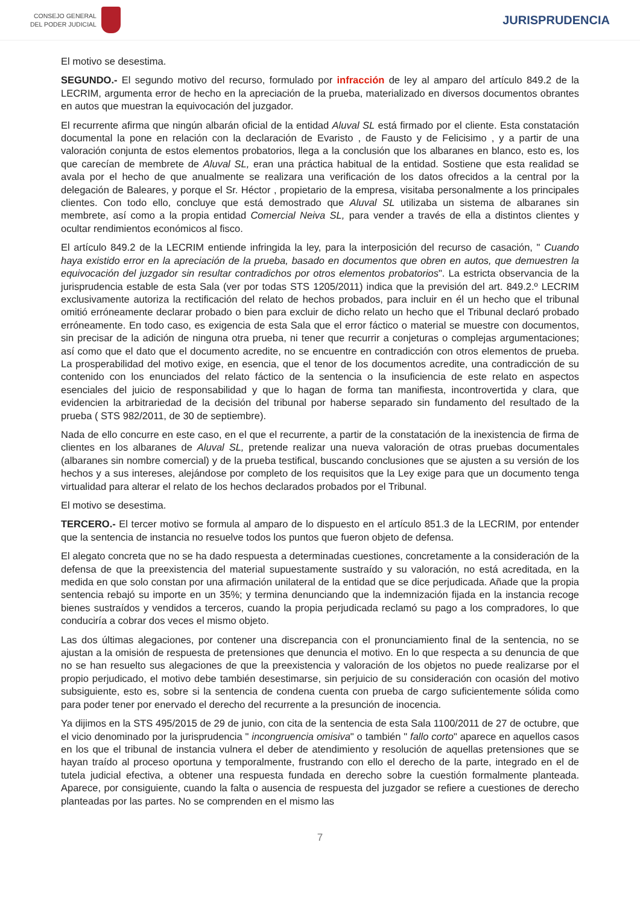CONSEJO GENERAL
DEL PODER JUDICIAL
JURISPRUDENCIA
El motivo se desestima.
SEGUNDO.- El segundo motivo del recurso, formulado por infracción de ley al amparo del artículo 849.2 de la LECRIM, argumenta error de hecho en la apreciación de la prueba, materializado en diversos documentos obrantes en autos que muestran la equivocación del juzgador.
El recurrente afirma que ningún albarán oficial de la entidad Aluval SL está firmado por el cliente. Esta constatación documental la pone en relación con la declaración de Evaristo , de Fausto y de Felicisimo , y a partir de una valoración conjunta de estos elementos probatorios, llega a la conclusión que los albaranes en blanco, esto es, los que carecían de membrete de Aluval SL, eran una práctica habitual de la entidad. Sostiene que esta realidad se avala por el hecho de que anualmente se realizara una verificación de los datos ofrecidos a la central por la delegación de Baleares, y porque el Sr. Héctor , propietario de la empresa, visitaba personalmente a los principales clientes. Con todo ello, concluye que está demostrado que Aluval SL utilizaba un sistema de albaranes sin membrete, así como a la propia entidad Comercial Neiva SL, para vender a través de ella a distintos clientes y ocultar rendimientos económicos al fisco.
El artículo 849.2 de la LECRIM entiende infringida la ley, para la interposición del recurso de casación, " Cuando haya existido error en la apreciación de la prueba, basado en documentos que obren en autos, que demuestren la equivocación del juzgador sin resultar contradichos por otros elementos probatorios". La estricta observancia de la jurisprudencia estable de esta Sala (ver por todas STS 1205/2011) indica que la previsión del art. 849.2.º LECRIM exclusivamente autoriza la rectificación del relato de hechos probados, para incluir en él un hecho que el tribunal omitió erróneamente declarar probado o bien para excluir de dicho relato un hecho que el Tribunal declaró probado erróneamente. En todo caso, es exigencia de esta Sala que el error fáctico o material se muestre con documentos, sin precisar de la adición de ninguna otra prueba, ni tener que recurrir a conjeturas o complejas argumentaciones; así como que el dato que el documento acredite, no se encuentre en contradicción con otros elementos de prueba. La prosperabilidad del motivo exige, en esencia, que el tenor de los documentos acredite, una contradicción de su contenido con los enunciados del relato fáctico de la sentencia o la insuficiencia de este relato en aspectos esenciales del juicio de responsabilidad y que lo hagan de forma tan manifiesta, incontrovertida y clara, que evidencien la arbitrariedad de la decisión del tribunal por haberse separado sin fundamento del resultado de la prueba ( STS 982/2011, de 30 de septiembre).
Nada de ello concurre en este caso, en el que el recurrente, a partir de la constatación de la inexistencia de firma de clientes en los albaranes de Aluval SL, pretende realizar una nueva valoración de otras pruebas documentales (albaranes sin nombre comercial) y de la prueba testifical, buscando conclusiones que se ajusten a su versión de los hechos y a sus intereses, alejándose por completo de los requisitos que la Ley exige para que un documento tenga virtualidad para alterar el relato de los hechos declarados probados por el Tribunal.
El motivo se desestima.
TERCERO.- El tercer motivo se formula al amparo de lo dispuesto en el artículo 851.3 de la LECRIM, por entender que la sentencia de instancia no resuelve todos los puntos que fueron objeto de defensa.
El alegato concreta que no se ha dado respuesta a determinadas cuestiones, concretamente a la consideración de la defensa de que la preexistencia del material supuestamente sustraído y su valoración, no está acreditada, en la medida en que solo constan por una afirmación unilateral de la entidad que se dice perjudicada. Añade que la propia sentencia rebajó su importe en un 35%; y termina denunciando que la indemnización fijada en la instancia recoge bienes sustraídos y vendidos a terceros, cuando la propia perjudicada reclamó su pago a los compradores, lo que conduciría a cobrar dos veces el mismo objeto.
Las dos últimas alegaciones, por contener una discrepancia con el pronunciamiento final de la sentencia, no se ajustan a la omisión de respuesta de pretensiones que denuncia el motivo. En lo que respecta a su denuncia de que no se han resuelto sus alegaciones de que la preexistencia y valoración de los objetos no puede realizarse por el propio perjudicado, el motivo debe también desestimarse, sin perjuicio de su consideración con ocasión del motivo subsiguiente, esto es, sobre si la sentencia de condena cuenta con prueba de cargo suficientemente sólida como para poder tener por enervado el derecho del recurrente a la presunción de inocencia.
Ya dijimos en la STS 495/2015 de 29 de junio, con cita de la sentencia de esta Sala 1100/2011 de 27 de octubre, que el vicio denominado por la jurisprudencia " incongruencia omisiva" o también " fallo corto" aparece en aquellos casos en los que el tribunal de instancia vulnera el deber de atendimiento y resolución de aquellas pretensiones que se hayan traído al proceso oportuna y temporalmente, frustrando con ello el derecho de la parte, integrado en el de tutela judicial efectiva, a obtener una respuesta fundada en derecho sobre la cuestión formalmente planteada. Aparece, por consiguiente, cuando la falta o ausencia de respuesta del juzgador se refiere a cuestiones de derecho planteadas por las partes. No se comprenden en el mismo las
7